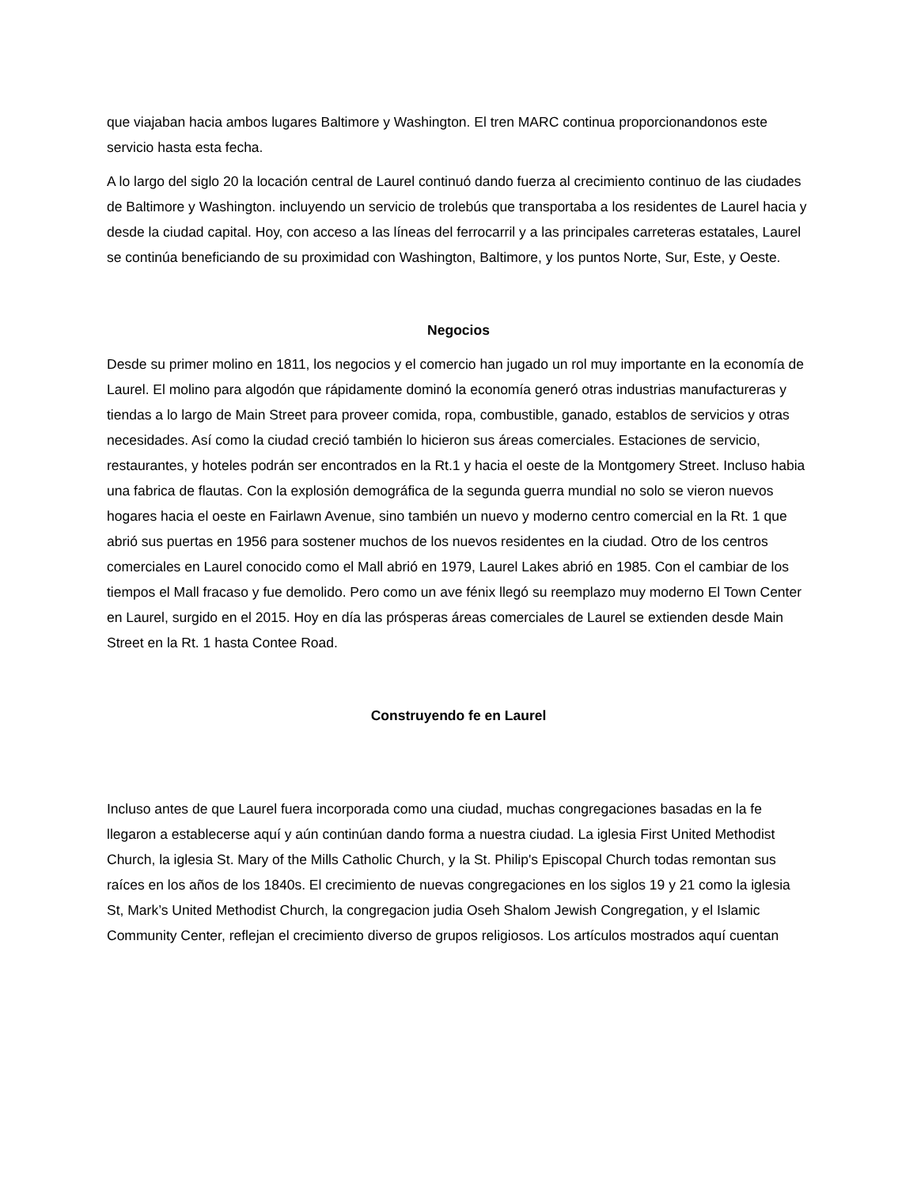que viajaban hacia ambos lugares Baltimore y Washington. El tren MARC continua proporcionandonos este servicio hasta esta fecha.
A lo largo del siglo 20 la locación central de Laurel continuó dando fuerza al crecimiento continuo de las ciudades de Baltimore y Washington. incluyendo un servicio de trolebús que transportaba a los residentes de Laurel hacia y desde la ciudad capital. Hoy, con acceso a las líneas del ferrocarril y a las principales carreteras estatales, Laurel se continúa beneficiando de su proximidad con Washington, Baltimore, y los puntos Norte, Sur, Este, y Oeste.
Negocios
Desde su primer molino en 1811, los negocios y el comercio han jugado un rol muy importante en la economía de Laurel. El molino para algodón que rápidamente dominó la economía generó otras industrias manufactureras y tiendas a lo largo de Main Street para proveer comida, ropa, combustible, ganado, establos de servicios y otras necesidades. Así como la ciudad creció también lo hicieron sus áreas comerciales. Estaciones de servicio, restaurantes, y hoteles podrán ser encontrados en la Rt.1 y hacia el oeste de la Montgomery Street. Incluso habia una fabrica de flautas. Con la explosión demográfica de la segunda guerra mundial no solo se vieron nuevos hogares hacia el oeste en Fairlawn Avenue, sino también un nuevo y moderno centro comercial en la Rt. 1 que abrió sus puertas en 1956 para sostener muchos de los nuevos residentes en la ciudad. Otro de los centros comerciales en Laurel conocido como el Mall abrió en 1979, Laurel Lakes abrió en 1985. Con el cambiar de los tiempos el Mall fracaso y fue demolido. Pero como un ave fénix llegó su reemplazo muy moderno El Town Center en Laurel, surgido en el 2015. Hoy en día las prósperas áreas comerciales de Laurel se extienden desde Main Street en la Rt. 1 hasta Contee Road.
Construyendo fe en Laurel
Incluso antes de que Laurel fuera incorporada como una ciudad, muchas congregaciones basadas en la fe llegaron a establecerse aquí y aún continúan dando forma a nuestra ciudad. La iglesia First United Methodist Church, la iglesia St. Mary of the Mills Catholic Church, y la St. Philip's Episcopal Church todas remontan sus raíces en los años de los 1840s. El crecimiento de nuevas congregaciones en los siglos 19 y 21 como la iglesia St, Mark’s United Methodist Church, la congregacion judia Oseh Shalom Jewish Congregation, y el Islamic Community Center, reflejan el crecimiento diverso de grupos religiosos. Los artículos mostrados aquí cuentan